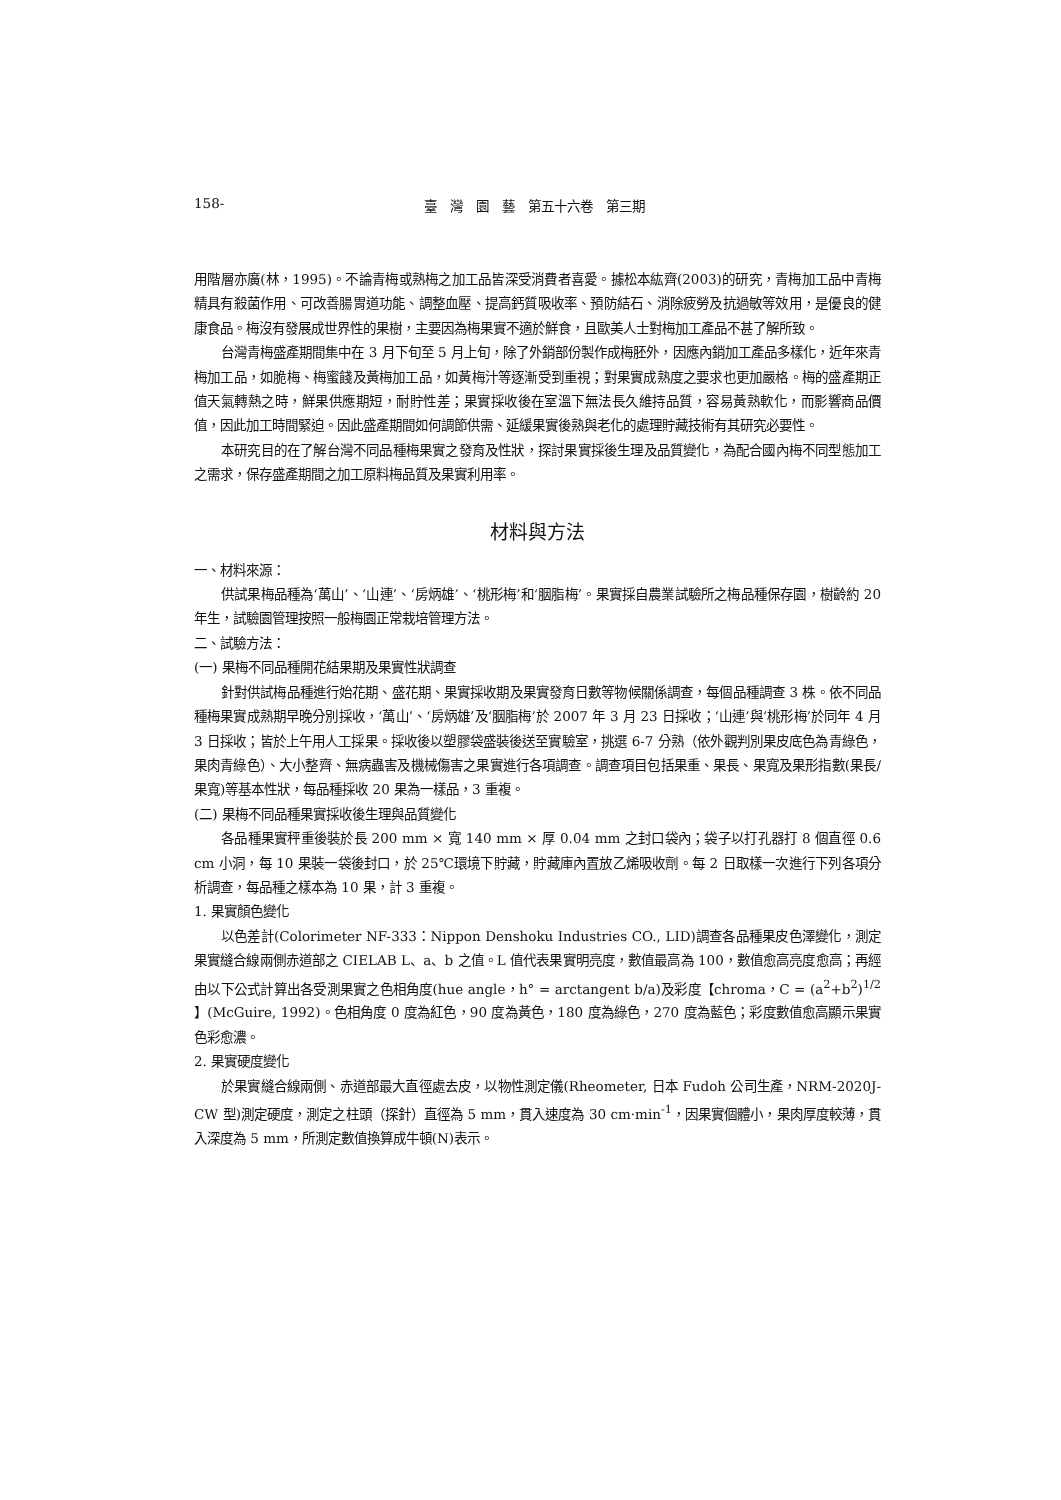158- 臺　灣　園　藝　第五十六卷　第三期
用階層亦廣(林，1995)。不論青梅或熟梅之加工品皆深受消費者喜愛。據松本紘齊(2003)的研究，青梅加工品中青梅精具有殺菌作用、可改善腸胃道功能、調整血壓、提高鈣質吸收率、預防結石、消除疲勞及抗過敏等效用，是優良的健康食品。梅沒有發展成世界性的果樹，主要因為梅果實不適於鮮食，且歐美人士對梅加工產品不甚了解所致。
台灣青梅盛產期間集中在 3 月下旬至 5 月上旬，除了外銷部份製作成梅胚外，因應內銷加工產品多樣化，近年來青梅加工品，如脆梅、梅蜜餞及黃梅加工品，如黃梅汁等逐漸受到重視；對果實成熟度之要求也更加嚴格。梅的盛產期正值天氣轉熱之時，鮮果供應期短，耐貯性差；果實採收後在室溫下無法長久維持品質，容易黃熟軟化，而影響商品價值，因此加工時間緊迫。因此盛產期間如何調節供需、延緩果實後熟與老化的處理貯藏技術有其研究必要性。
本研究目的在了解台灣不同品種梅果實之發育及性狀，探討果實採後生理及品質變化，為配合國內梅不同型態加工之需求，保存盛產期間之加工原料梅品質及果實利用率。
材料與方法
一、材料來源：
供試果梅品種為‘萬山’、‘山連’、‘房炳雄’、‘桃形梅’和‘胭脂梅’。果實採自農業試驗所之梅品種保存園，樹齡約 20 年生，試驗園管理按照一般梅園正常栽培管理方法。
二、試驗方法：
(一) 果梅不同品種開花結果期及果實性狀調查
針對供試梅品種進行始花期、盛花期、果實採收期及果實發育日數等物候關係調查，每個品種調查 3 株。依不同品種梅果實成熟期早晚分別採收，‘萬山’、‘房炳雄’及‘胭脂梅’於 2007 年 3 月 23 日採收；‘山連’與‘桃形梅’於同年 4 月 3 日採收；皆於上午用人工採果。採收後以塑膠袋盛裝後送至實驗室，挑選 6-7 分熟（依外觀判別果皮底色為青綠色，果肉青綠色）、大小整齊、無病蟲害及機械傷害之果實進行各項調查。調查項目包括果重、果長、果寬及果形指數(果長/果寬)等基本性狀，每品種採收 20 果為一樣品，3 重複。
(二) 果梅不同品種果實採收後生理與品質變化
各品種果實秤重後裝於長 200 mm × 寬 140 mm × 厚 0.04 mm 之封口袋內；袋子以打孔器打 8 個直徑 0.6 cm 小洞，每 10 果裝一袋後封口，於 25℃環境下貯藏，貯藏庫內置放乙烯吸收劑。每 2 日取樣一次進行下列各項分析調查，每品種之樣本為 10 果，計 3 重複。
1. 果實顏色變化
以色差計(Colorimeter NF-333：Nippon Denshoku Industries CO., LID)調查各品種果皮色澤變化，測定果實縫合線兩側赤道部之 CIELAB L、a、b 之值。L 值代表果實明亮度，數值最高為 100，數值愈高亮度愈高；再經由以下公式計算出各受測果實之色相角度(hue angle，h° = arctangent b/a)及彩度【chroma，C = (a<sup>2</sup>+b<sup>2</sup>)<sup>1/2</sup> 】(McGuire, 1992)。色相角度 0 度為紅色，90 度為黃色，180 度為綠色，270 度為藍色；彩度數值愈高顯示果實色彩愈濃。
2. 果實硬度變化
於果實縫合線兩側、赤道部最大直徑處去皮，以物性測定儀(Rheometer, 日本 Fudoh 公司生產，NRM-2020J-CW 型)測定硬度，測定之柱頭（探針）直徑為 5 mm，貫入速度為 30 cm·min<sup>-1</sup>，因果實個體小，果肉厚度較薄，貫入深度為 5 mm，所測定數值換算成牛頓(N)表示。